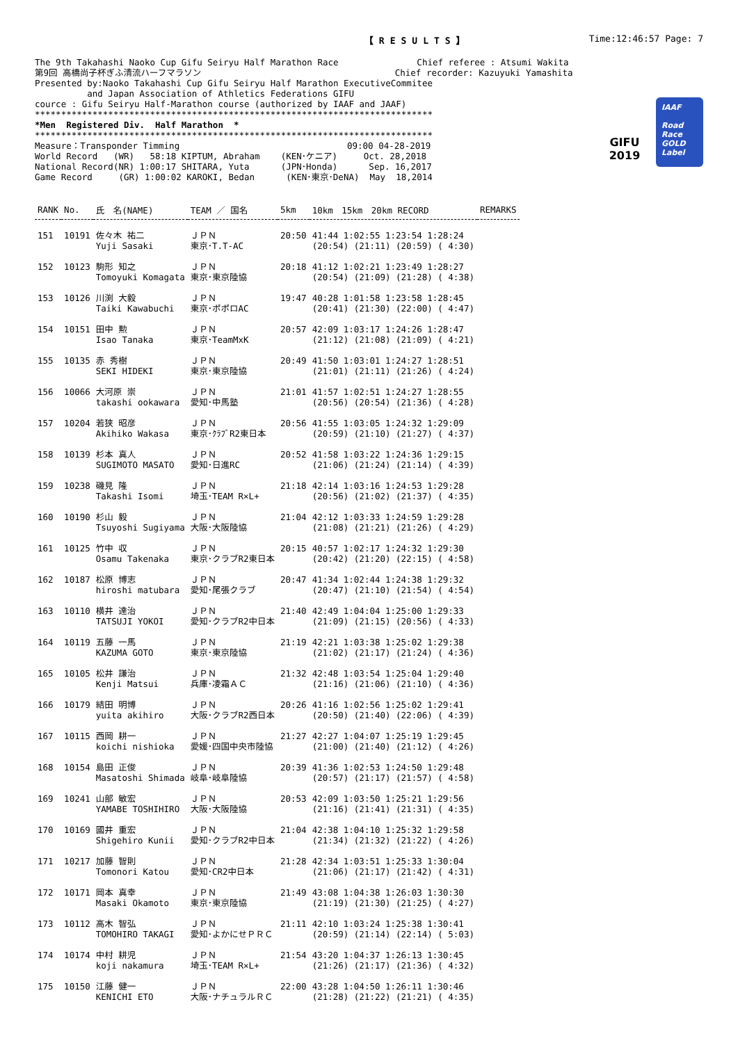【RESULTS】 Time:12:46:57 Page: 7
The 9th Takahashi Naoko Cup Gifu Seiryu Half Marathon Race               Chief referee : Atsumi Wakita
第9回 高橋尚子杯ぎふ清流ハーフマラソン                                     Chief recorder: Kazuyuki Yamashita
Presented by:Naoko Takahashi Cup Gifu Seiryu Half Marathon ExecutiveCommitee
          and Japan Association of Athletics Federations GIFU
cource : Gifu Seiryu Half-Marathon course (authorized by IAAF and JAAF)
****************************************************************************
*Men  Registered Div.  Half Marathon  *
****************************************************************************
Measure：Transponder Timming                                09:00 04-28-2019
World Record   (WR)   58:18 KIPTUM, Abraham    (KEN･ケニア)     Oct. 28,2018
National Record(NR) 1:00:17 SHITARA, Yuta      (JPN･Honda)      Sep. 16,2017
Game Record     (GR) 1:00:02 KAROKI, Bedan      (KEN･東京･DeNA)  May  18,2014
GIFU
2019
IAAF
Road Race
GOLD
Label
| RANK | No. | 氏 名(NAME) | TEAM ／ 国名 | 5km | 10km 15km 20km RECORD | REMARKS |
| --- | --- | --- | --- | --- | --- | --- |
| 151 | 10191 | 佐々木 祐二 Yuji Sasaki | ＪＰＮ 東京･T.T-AC | 20:50 | 41:44 1:02:55 1:23:54 1:28:24 (20:54) (21:11) (20:59) ( 4:30) | |
| 152 | 10123 | 駒形 知之 Tomoyuki Komagata | ＪＰＮ 東京･東京陸協 | 20:18 | 41:12 1:02:21 1:23:49 1:28:27 (20:54) (21:09) (21:28) ( 4:38) | |
| 153 | 10126 | 川渕 大毅 Taiki Kawabuchi | ＪＰＮ 東京･ポポロAC | 19:47 | 40:28 1:01:58 1:23:58 1:28:45 (20:41) (21:30) (22:00) ( 4:47) | |
| 154 | 10151 | 田中 勲 Isao Tanaka | ＪＰＮ 東京･TeamMxK | 20:57 | 42:09 1:03:17 1:24:26 1:28:47 (21:12) (21:08) (21:09) ( 4:21) | |
| 155 | 10135 | 赤 秀樹 SEKI HIDEKI | ＪＰＮ 東京･東京陸協 | 20:49 | 41:50 1:03:01 1:24:27 1:28:51 (21:01) (21:11) (21:26) ( 4:24) | |
| 156 | 10066 | 大河原 崇 takashi ookawara | ＪＰＮ 愛知･中馬塾 | 21:01 | 41:57 1:02:51 1:24:27 1:28:55 (20:56) (20:54) (21:36) ( 4:28) | |
| 157 | 10204 | 若狭 昭彦 Akihiko Wakasa | ＪＰＮ 東京･ｸﾗﾌﾞR2東日本 | 20:56 | 41:55 1:03:05 1:24:32 1:29:09 (20:59) (21:10) (21:27) ( 4:37) | |
| 158 | 10139 | 杉本 真人 SUGIMOTO MASATO | ＪＰＮ 愛知･日進RC | 20:52 | 41:58 1:03:22 1:24:36 1:29:15 (21:06) (21:24) (21:14) ( 4:39) | |
| 159 | 10238 | 磯見 隆 Takashi Isomi | ＪＰＮ 埼玉･TEAM R×L+ | 21:18 | 42:14 1:03:16 1:24:53 1:29:28 (20:56) (21:02) (21:37) ( 4:35) | |
| 160 | 10190 | 杉山 毅 Tsuyoshi Sugiyama | ＪＰＮ 大阪･大阪陸協 | 21:04 | 42:12 1:03:33 1:24:59 1:29:28 (21:08) (21:21) (21:26) ( 4:29) | |
| 161 | 10125 | 竹中 収 Osamu Takenaka | ＪＰＮ 東京･クラブR2東日本 | 20:15 | 40:57 1:02:17 1:24:32 1:29:30 (20:42) (21:20) (22:15) ( 4:58) | |
| 162 | 10187 | 松原 博志 hiroshi matubara | ＪＰＮ 愛知･尾張クラブ | 20:47 | 41:34 1:02:44 1:24:38 1:29:32 (20:47) (21:10) (21:54) ( 4:54) | |
| 163 | 10110 | 横井 達治 TATSUJI YOKOI | ＪＰＮ 愛知･クラブR2中日本 | 21:40 | 42:49 1:04:04 1:25:00 1:29:33 (21:09) (21:15) (20:56) ( 4:33) | |
| 164 | 10119 | 五藤 一馬 KAZUMA GOTO | ＪＰＮ 東京･東京陸協 | 21:19 | 42:21 1:03:38 1:25:02 1:29:38 (21:02) (21:17) (21:24) ( 4:36) | |
| 165 | 10105 | 松井 謙治 Kenji Matsui | ＪＰＮ 兵庫･凌霜ＡＣ | 21:32 | 42:48 1:03:54 1:25:04 1:29:40 (21:16) (21:06) (21:10) ( 4:36) | |
| 166 | 10179 | 結田 明博 yuita akihiro | ＪＰＮ 大阪･クラブR2西日本 | 20:26 | 41:16 1:02:56 1:25:02 1:29:41 (20:50) (21:40) (22:06) ( 4:39) | |
| 167 | 10115 | 西岡 耕一 koichi nishioka | ＪＰＮ 愛媛･四国中央市陸協 | 21:27 | 42:27 1:04:07 1:25:19 1:29:45 (21:00) (21:40) (21:12) ( 4:26) | |
| 168 | 10154 | 島田 正俊 Masatoshi Shimada | ＪＰＮ 岐阜･岐阜陸協 | 20:39 | 41:36 1:02:53 1:24:50 1:29:48 (20:57) (21:17) (21:57) ( 4:58) | |
| 169 | 10241 | 山部 敏宏 YAMABE TOSHIHIRO | ＪＰＮ 大阪･大阪陸協 | 20:53 | 42:09 1:03:50 1:25:21 1:29:56 (21:16) (21:41) (21:31) ( 4:35) | |
| 170 | 10169 | 國井 重宏 Shigehiro Kunii | ＪＰＮ 愛知･クラブR2中日本 | 21:04 | 42:38 1:04:10 1:25:32 1:29:58 (21:34) (21:32) (21:22) ( 4:26) | |
| 171 | 10217 | 加藤 智則 Tomonori Katou | ＪＰＮ 愛知･CR2中日本 | 21:28 | 42:34 1:03:51 1:25:33 1:30:04 (21:06) (21:17) (21:42) ( 4:31) | |
| 172 | 10171 | 岡本 真幸 Masaki Okamoto | ＪＰＮ 東京･東京陸協 | 21:49 | 43:08 1:04:38 1:26:03 1:30:30 (21:19) (21:30) (21:25) ( 4:27) | |
| 173 | 10112 | 高木 智弘 TOMOHIRO TAKAGI | ＪＰＮ 愛知･よかにせＰＲＣ | 21:11 | 42:10 1:03:24 1:25:38 1:30:41 (20:59) (21:14) (22:14) ( 5:03) | |
| 174 | 10174 | 中村 耕児 koji nakamura | ＪＰＮ 埼玉･TEAM R×L+ | 21:54 | 43:20 1:04:37 1:26:13 1:30:45 (21:26) (21:17) (21:36) ( 4:32) | |
| 175 | 10150 | 江藤 健一 KENICHI ETO | ＪＰＮ 大阪･ナチュラルＲＣ | 22:00 | 43:28 1:04:50 1:26:11 1:30:46 (21:28) (21:22) (21:21) ( 4:35) | |